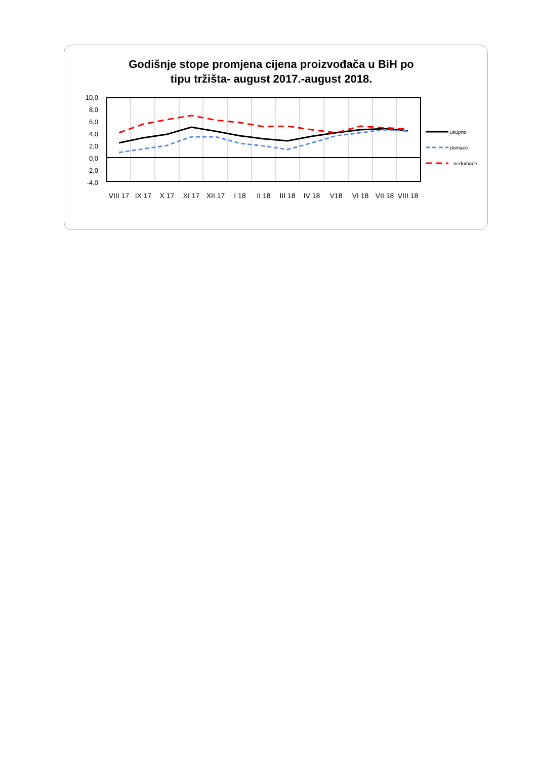Godišnje stope promjena cijena proizvođača u BiH po
tipu tržišta- august 2017.-august 2018.
10,0
8,0
6,0
4,0
2,0
0,0
-2,0
-4,0
VIII 17
IX 17
X 17
XI 17
XII 17
I 18
II 18
III 18
IV 18
V18
VI 18
VII 18
VIII 18
ukupno
domaće
nedomaće